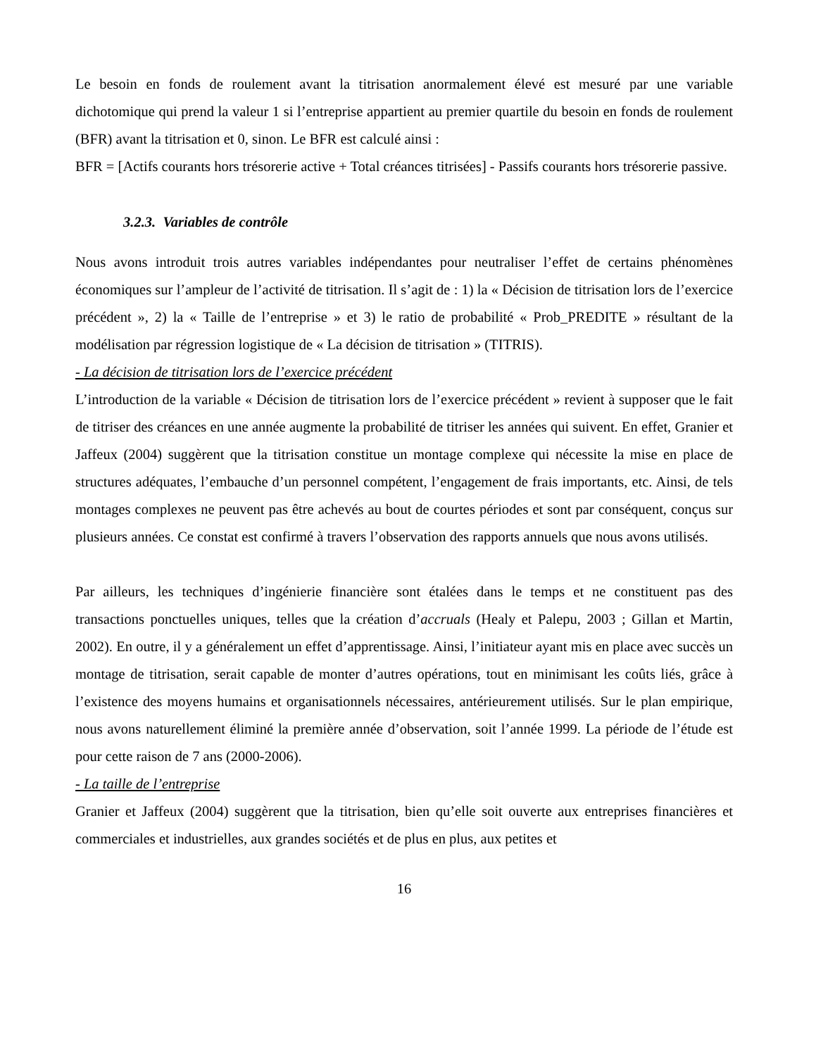Le besoin en fonds de roulement avant la titrisation anormalement élevé est mesuré par une variable dichotomique qui prend la valeur 1 si l’entreprise appartient au premier quartile du besoin en fonds de roulement (BFR) avant la titrisation et 0, sinon. Le BFR est calculé ainsi :
BFR = [Actifs courants hors trésorerie active + Total créances titrisées] - Passifs courants hors trésorerie passive.
3.2.3. Variables de contrôle
Nous avons introduit trois autres variables indépendantes pour neutraliser l’effet de certains phénomènes économiques sur l’ampleur de l’activité de titrisation. Il s’agit de : 1) la « Décision de titrisation lors de l’exercice précédent », 2) la « Taille de l’entreprise » et 3) le ratio de probabilité « Prob_PREDITE » résultant de la modélisation par régression logistique de « La décision de titrisation » (TITRIS).
- La décision de titrisation lors de l’exercice précédent
L’introduction de la variable « Décision de titrisation lors de l’exercice précédent » revient à supposer que le fait de titriser des créances en une année augmente la probabilité de titriser les années qui suivent. En effet, Granier et Jaffeux (2004) suggèrent que la titrisation constitue un montage complexe qui nécessite la mise en place de structures adéquates, l’embauche d’un personnel compétent, l’engagement de frais importants, etc. Ainsi, de tels montages complexes ne peuvent pas être achevés au bout de courtes périodes et sont par conséquent, conçus sur plusieurs années. Ce constat est confirmé à travers l’observation des rapports annuels que nous avons utilisés.
Par ailleurs, les techniques d’ingénierie financière sont étalées dans le temps et ne constituent pas des transactions ponctuelles uniques, telles que la création d’accruals (Healy et Palepu, 2003 ; Gillan et Martin, 2002). En outre, il y a généralement un effet d’apprentissage. Ainsi, l’initiateur ayant mis en place avec succès un montage de titrisation, serait capable de monter d’autres opérations, tout en minimisant les coûts liés, grâce à l’existence des moyens humains et organisationnels nécessaires, antérieurement utilisés. Sur le plan empirique, nous avons naturellement éliminé la première année d’observation, soit l’année 1999. La période de l’étude est pour cette raison de 7 ans (2000-2006).
- La taille de l’entreprise
Granier et Jaffeux (2004) suggèrent que la titrisation, bien qu’elle soit ouverte aux entreprises financières et commerciales et industrielles, aux grandes sociétés et de plus en plus, aux petites et
16